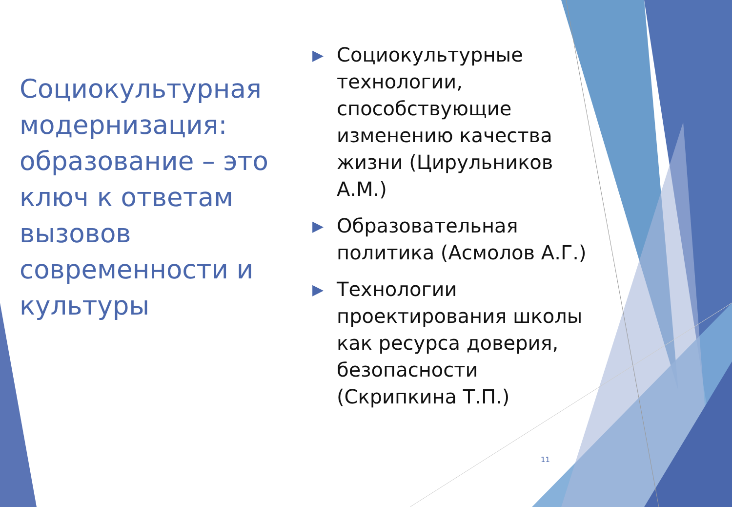Социокультурная модернизация: образование – это ключ к ответам вызовов современности и культуры
▶ Социокультурные технологии, способствующие изменению качества жизни (Цирульников А.М.)
▶ Образовательная политика (Асмолов А.Г.)
▶ Технологии проектирования школы как ресурса доверия, безопасности (Скрипкина Т.П.)
11